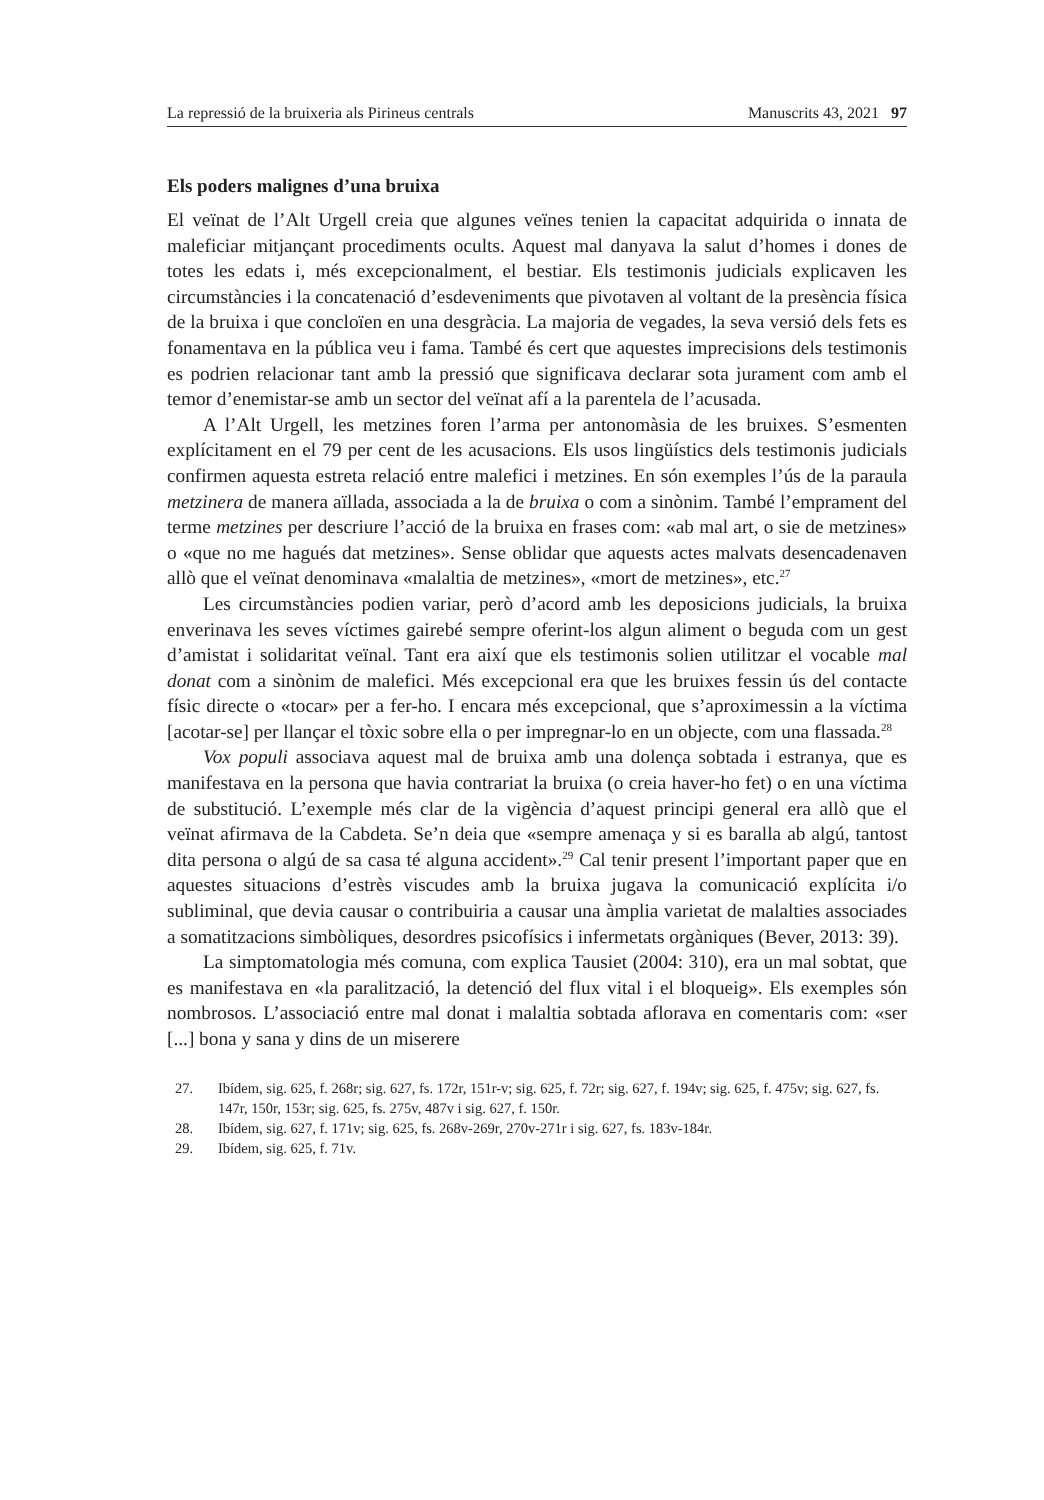La repressió de la bruixeria als Pirineus centrals Manuscrits 43, 2021 97
Els poders malignes d’una bruixa
El veïnat de l’Alt Urgell creia que algunes veïnes tenien la capacitat adquirida o innata de maleficiar mitjançant procediments ocults. Aquest mal danyava la salut d’homes i dones de totes les edats i, més excepcionalment, el bestiar. Els testimonis judicials explicaven les circumstàncies i la concatenació d’esdeveniments que pivotaven al voltant de la presència física de la bruixa i que concloïen en una desgràcia. La majoria de vegades, la seva versió dels fets es fonamentava en la pública veu i fama. També és cert que aquestes imprecisions dels testimonis es podrien relacionar tant amb la pressió que significava declarar sota jurament com amb el temor d’enemistar-se amb un sector del veïnat afí a la parentela de l’acusada.
A l’Alt Urgell, les metzines foren l’arma per antonomàsia de les bruixes. S’esmenten explícitament en el 79 per cent de les acusacions. Els usos lingüístics dels testimonis judicials confirmen aquesta estreta relació entre malefici i metzines. En són exemples l’ús de la paraula metzinera de manera aïllada, associada a la de bruixa o com a sinònim. També l’emprament del terme metzines per descriure l’acció de la bruixa en frases com: «ab mal art, o sie de metzines» o «que no me hagués dat metzines». Sense oblidar que aquests actes malvats desencadenaven allò que el veïnat denominava «malaltia de metzines», «mort de metzines», etc.<sup>27</sup>
Les circumstàncies podien variar, però d’acord amb les deposicions judicials, la bruixa enverinava les seves víctimes gairebé sempre oferint-los algun aliment o beguda com un gest d’amistat i solidaritat veïnal. Tant era així que els testimonis solien utilitzar el vocable mal donat com a sinònim de malefici. Més excepcional era que les bruixes fessin ús del contacte físic directe o «tocar» per a fer-ho. I encara més excepcional, que s’aproximessin a la víctima [acotar-se] per llançar el tòxic sobre ella o per impregnar-lo en un objecte, com una flassada.<sup>28</sup>
Vox populi associava aquest mal de bruixa amb una dolença sobtada i estranya, que es manifestava en la persona que havia contrariat la bruixa (o creia haver-ho fet) o en una víctima de substitució. L’exemple més clar de la vigència d’aquest principi general era allò que el veïnat afirmava de la Cabdeta. Se’n deia que «sempre amenaça y si es baralla ab algú, tantost dita persona o algú de sa casa té alguna accident».<sup>29</sup> Cal tenir present l’important paper que en aquestes situacions d’estrès viscudes amb la bruixa jugava la comunicació explícita i/o subliminal, que devia causar o contribuiria a causar una àmplia varietat de malalties associades a somatitzacions simbòliques, desordres psicofísics i infermetats orgàniques (Bever, 2013: 39).
La simptomatologia més comuna, com explica Tausiet (2004: 310), era un mal sobtat, que es manifestava en «la paralització, la detenció del flux vital i el bloqueig». Els exemples són nombrosos. L’associació entre mal donat i malaltia sobtada aflorava en comentaris com: «ser [...] bona y sana y dins de un miserere
27. Ibídem, sig. 625, f. 268r; sig. 627, fs. 172r, 151r-v; sig. 625, f. 72r; sig. 627, f. 194v; sig. 625, f. 475v; sig. 627, fs. 147r, 150r, 153r; sig. 625, fs. 275v, 487v i sig. 627, f. 150r.
28. Ibídem, sig. 627, f. 171v; sig. 625, fs. 268v-269r, 270v-271r i sig. 627, fs. 183v-184r.
29. Ibídem, sig. 625, f. 71v.